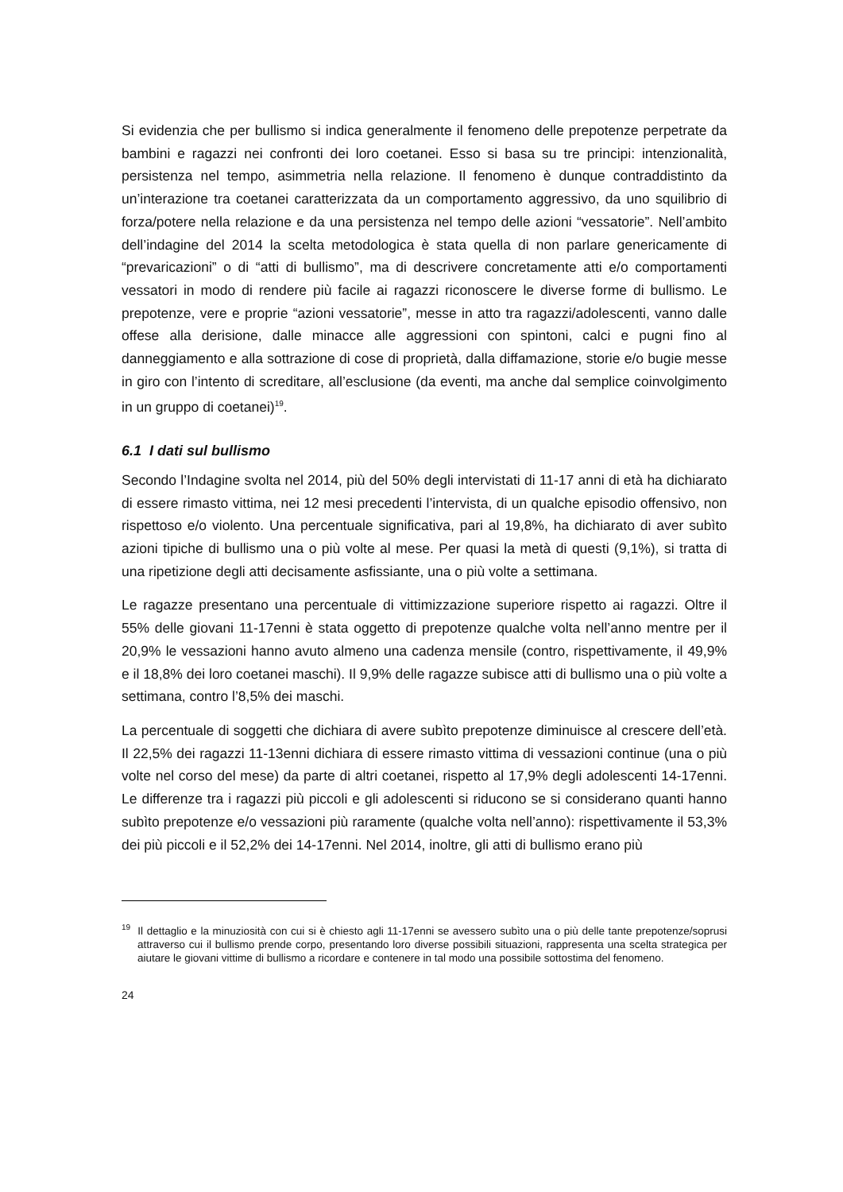Si evidenzia che per bullismo si indica generalmente il fenomeno delle prepotenze perpetrate da bambini e ragazzi nei confronti dei loro coetanei. Esso si basa su tre principi: intenzionalità, persistenza nel tempo, asimmetria nella relazione. Il fenomeno è dunque contraddistinto da un’interazione tra coetanei caratterizzata da un comportamento aggressivo, da uno squilibrio di forza/potere nella relazione e da una persistenza nel tempo delle azioni “vessatorie”. Nell’ambito dell’indagine del 2014 la scelta metodologica è stata quella di non parlare genericamente di “prevaricazioni” o di “atti di bullismo”, ma di descrivere concretamente atti e/o comportamenti vessatori in modo di rendere più facile ai ragazzi riconoscere le diverse forme di bullismo. Le prepotenze, vere e proprie “azioni vessatorie”, messe in atto tra ragazzi/adolescenti, vanno dalle offese alla derisione, dalle minacce alle aggressioni con spintoni, calci e pugni fino al danneggiamento e alla sottrazione di cose di proprietà, dalla diffamazione, storie e/o bugie messe in giro con l’intento di screditare, all’esclusione (da eventi, ma anche dal semplice coinvolgimento in un gruppo di coetanei)<sup>19</sup>.
6.1 I dati sul bullismo
Secondo l’Indagine svolta nel 2014, più del 50% degli intervistati di 11-17 anni di età ha dichiarato di essere rimasto vittima, nei 12 mesi precedenti l’intervista, di un qualche episodio offensivo, non rispettoso e/o violento. Una percentuale significativa, pari al 19,8%, ha dichiarato di aver subìto azioni tipiche di bullismo una o più volte al mese. Per quasi la metà di questi (9,1%), si tratta di una ripetizione degli atti decisamente asfissiante, una o più volte a settimana.
Le ragazze presentano una percentuale di vittimizzazione superiore rispetto ai ragazzi. Oltre il 55% delle giovani 11-17enni è stata oggetto di prepotenze qualche volta nell’anno mentre per il 20,9% le vessazioni hanno avuto almeno una cadenza mensile (contro, rispettivamente, il 49,9% e il 18,8% dei loro coetanei maschi). Il 9,9% delle ragazze subisce atti di bullismo una o più volte a settimana, contro l’8,5% dei maschi.
La percentuale di soggetti che dichiara di avere subìto prepotenze diminuisce al crescere dell’età. Il 22,5% dei ragazzi 11-13enni dichiara di essere rimasto vittima di vessazioni continue (una o più volte nel corso del mese) da parte di altri coetanei, rispetto al 17,9% degli adolescenti 14-17enni. Le differenze tra i ragazzi più piccoli e gli adolescenti si riducono se si considerano quanti hanno subìto prepotenze e/o vessazioni più raramente (qualche volta nell’anno): rispettivamente il 53,3% dei più piccoli e il 52,2% dei 14-17enni. Nel 2014, inoltre, gli atti di bullismo erano più
<sup>19</sup> Il dettaglio e la minuziosità con cui si è chiesto agli 11-17enni se avessero subìto una o più delle tante prepotenze/soprusi attraverso cui il bullismo prende corpo, presentando loro diverse possibili situazioni, rappresenta una scelta strategica per aiutare le giovani vittime di bullismo a ricordare e contenere in tal modo una possibile sottostima del fenomeno.
24